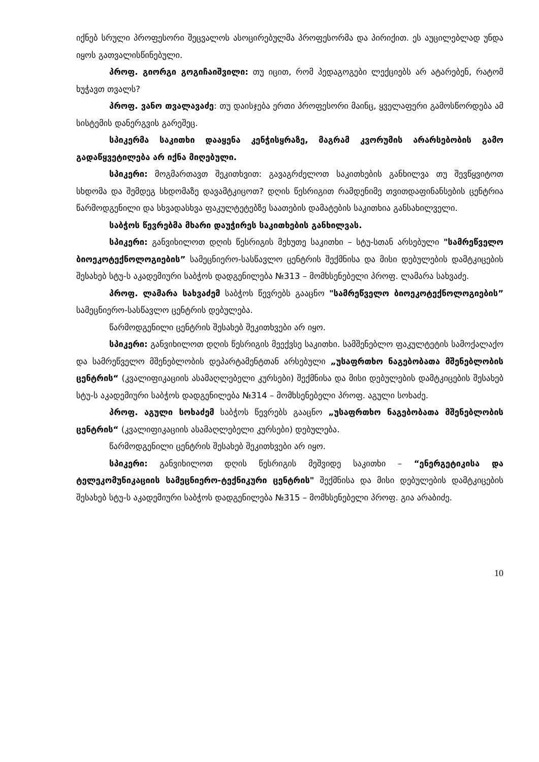იქნებ სრული პროფესორი შეცვალოს ასოცირებულმა პროფესორმა და პირიქით. ეს აუცილებლად უნდა იყოს გათვალისწინებული.
პროფ. გიორგი გოგიჩაიშვილი: თუ იცით, რომ პედაგოგები ლექციებს არ ატარებენ, რატომ ხუჭავთ თვალს?
პროფ. ვანო თვალავაძე: თუ დაისჯება ერთი პროფესორი მაინც, ყველაფერი გამოსწორდება ამ სისტემის დანერგვის გარეშეც.
სპიკერმა საკითხი დააყენა კენჭისყრაზე, მაგრამ კვორუმის არარსებობის გამო გადაწყვეტილება არ იქნა მიღებული.
სპიკერი: მოგმართავთ შეკითხვით: გავაგრძელოთ საკითხების განხილვა თუ შევწყვიტოთ სხდომა და შემდეგ სხდომაზე დავამტკიცოთ? დღის წესრიგით რამდენიმე თვითდაფინანსების ცენტრია წარმოდგენილი და სხვადასხვა ფაკულტეტებზე საათების დამატების საკითხია განსახილველი.
საბჭოს წევრებმა მხარი დაუჭირეს საკითხების განხილვას.
სპიკერი: განვიხილოთ დღის წესრიგის მეხუთე საკითხი – სტუ-სთან არსებული "სამრეწველო ბიოეკოტექნოლოგიების” სამეცნიერო-სასწავლო ცენტრის შექმნისა და მისი დებულების დამტკიცების შესახებ სტუ-ს აკადემიური საბჭოს დადგენილება №313 – მომხსენებელი პროფ. ლამარა სახვაძე.
პროფ. ლამარა სახვაძემ საბჭოს წევრებს გააცნო "სამრეწველო ბიოეკოტექნოლოგიების” სამეცნიერო-სასწავლო ცენტრის დებულება.
წარმოდგენილი ცენტრის შესახებ შეკითხვები არ იყო.
სპიკერი: განვიხილოთ დღის წესრიგის მეექვსე საკითხი. სამშენებლო ფაკულტეტის სამოქალაქო და სამრეწველო მშენებლობის დეპარტამენტთან არსებული „უსაფრთხო ნაგებობათა მშენებლობის ცენტრის“ (კვალიფიკაციის ასამაღლებელი კურსები) შექმნისა და მისი დებულების დამტკიცების შესახებ სტუ-ს აკადემიური საბჭოს დადგენილება №314 – მომხსენებელი პროფ. აგული სოხაძე.
პროფ. აგული სოხაძემ საბჭოს წევრებს გააცნო „უსაფრთხო ნაგებობათა მშენებლობის ცენტრის“ (კვალიფიკაციის ასამაღლებელი კურსები) დებულება.
წარმოდგენილი ცენტრის შესახებ შეკითხვები არ იყო.
სპიკერი: განვიხილოთ დღის წესრიგის მეშვიდე საკითხი – “ენერგეტიკისა და ტელეკომუნიკაციის სამეცნიერო-ტექნიკური ცენტრის" შექმნისა და მისი დებულების დამტკიცების შესახებ სტუ-ს აკადემიური საბჭოს დადგენილება №315 – მომხსენებელი პროფ. გია არაბიძე.
10